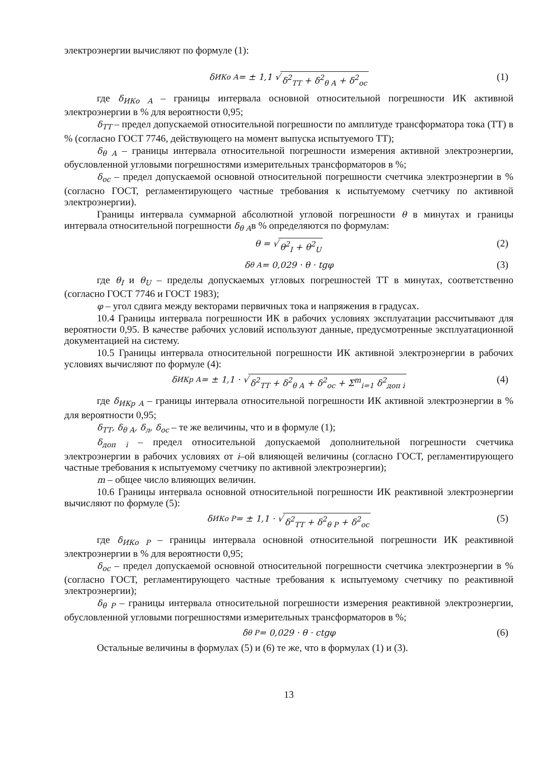электроэнергии вычисляют по формуле (1):
δ<sub>ИКо А</sub> = ± 1,1 √ δ<sup>2</sup><sub>ТТ</sub> + δ<sup>2</sup><sub>θ А</sub> + δ<sup>2</sup><sub>ос</sub> (1)
где δ<sub>ИКо А</sub> – границы интервала основной относительной погрешности ИК активной электроэнергии в % для вероятности 0,95;
δ<sub>ТТ</sub> – предел допускаемой относительной погрешности по амплитуде трансформатора тока (ТТ) в % (согласно ГОСТ 7746, действующего на момент выпуска испытуемого ТТ);
δ<sub>θ А</sub> – границы интервала относительной погрешности измерения активной электроэнергии, обусловленной угловыми погрешностями измерительных трансформаторов в %;
δ<sub>ос</sub> – предел допускаемой основной относительной погрешности счетчика электроэнергии в % (согласно ГОСТ, регламентирующего частные требования к испытуемому счетчику по активной электроэнергии).
Границы интервала суммарной абсолютной угловой погрешности θ в минутах и границы интервала относительной погрешности δ<sub>θ А</sub>в % определяются по формулам:
θ = √ θ<sup>2</sup><sub>I</sub> + θ<sup>2</sup><sub>U</sub> (2)
δ<sub>θ А</sub> = 0,029 · θ · tgφ (3)
где θ<sub>I</sub> и θ<sub>U</sub> – пределы допускаемых угловых погрешностей ТТ в минутах, соответственно (согласно ГОСТ 7746 и ГОСТ 1983);
φ – угол сдвига между векторами первичных тока и напряжения в градусах.
10.4 Границы интервала погрешности ИК в рабочих условиях эксплуатации рассчитывают для вероятности 0,95. В качестве рабочих условий используют данные, предусмотренные эксплуатационной документацией на систему.
10.5 Границы интервала относительной погрешности ИК активной электроэнергии в рабочих условиях вычисляют по формуле (4):
δ<sub>ИКр А</sub> = ± 1,1 · √ δ<sup>2</sup><sub>ТТ</sub> + δ<sup>2</sup><sub>θ А</sub> + δ<sup>2</sup><sub>ос</sub> + Σ<sup>m</sup><sub>i=1</sub> δ<sup>2</sup><sub>доп i</sub> (4)
где δ<sub>ИКр А</sub> – границы интервала относительной погрешности ИК активной электроэнергии в % для вероятности 0,95;
δ<sub>ТТ</sub>, δ<sub>θ А</sub>, δ<sub>л</sub>, δ<sub>ос</sub> – те же величины, что и в формуле (1);
δ<sub>доп i</sub> – предел относительной допускаемой дополнительной погрешности счетчика электроэнергии в рабочих условиях от i–ой влияющей величины (согласно ГОСТ, регламентирующего частные требования к испытуемому счетчику по активной электроэнергии);
m – общее число влияющих величин.
10.6 Границы интервала основной относительной погрешности ИК реактивной электроэнергии вычисляют по формуле (5):
δ<sub>ИКо Р</sub> = ± 1,1 · √ δ<sup>2</sup><sub>ТТ</sub> + δ<sup>2</sup><sub>θ Р</sub> + δ<sup>2</sup><sub>ос</sub> (5)
где δ<sub>ИКо Р</sub> – границы интервала основной относительной погрешности ИК реактивной электроэнергии в % для вероятности 0,95;
δ<sub>ос</sub> – предел допускаемой основной относительной погрешности счетчика электроэнергии в % (согласно ГОСТ, регламентирующего частные требования к испытуемому счетчику по реактивной электроэнергии);
δ<sub>θ Р</sub> – границы интервала относительной погрешности измерения реактивной электроэнергии, обусловленной угловыми погрешностями измерительных трансформаторов в %;
δ<sub>θ Р</sub> = 0,029 · θ · ctgφ (6)
Остальные величины в формулах (5) и (6) те же, что в формулах (1) и (3).
13